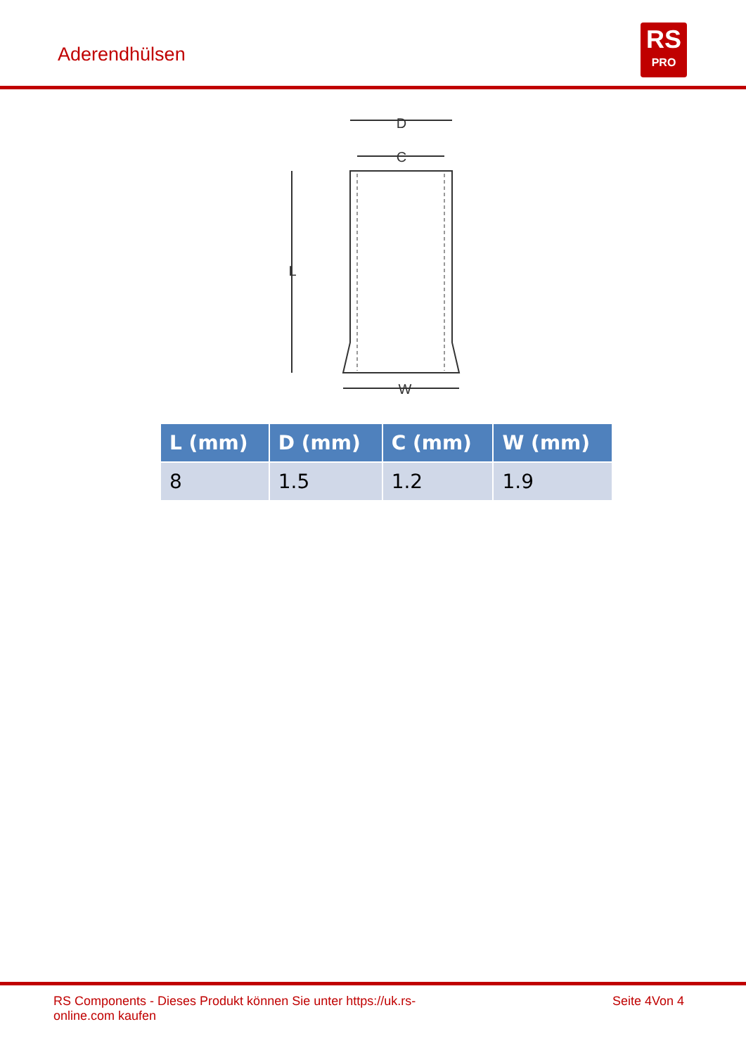Aderendhülsen
RS
PRO
D
C
L
W
| L (mm) | D (mm) | C (mm) | W (mm) |
| --- | --- | --- | --- |
| 8 | 1.5 | 1.2 | 1.9 |
RS Components - Dieses Produkt können Sie unter https://uk.rs-
online.com kaufen Seite 4Von 4